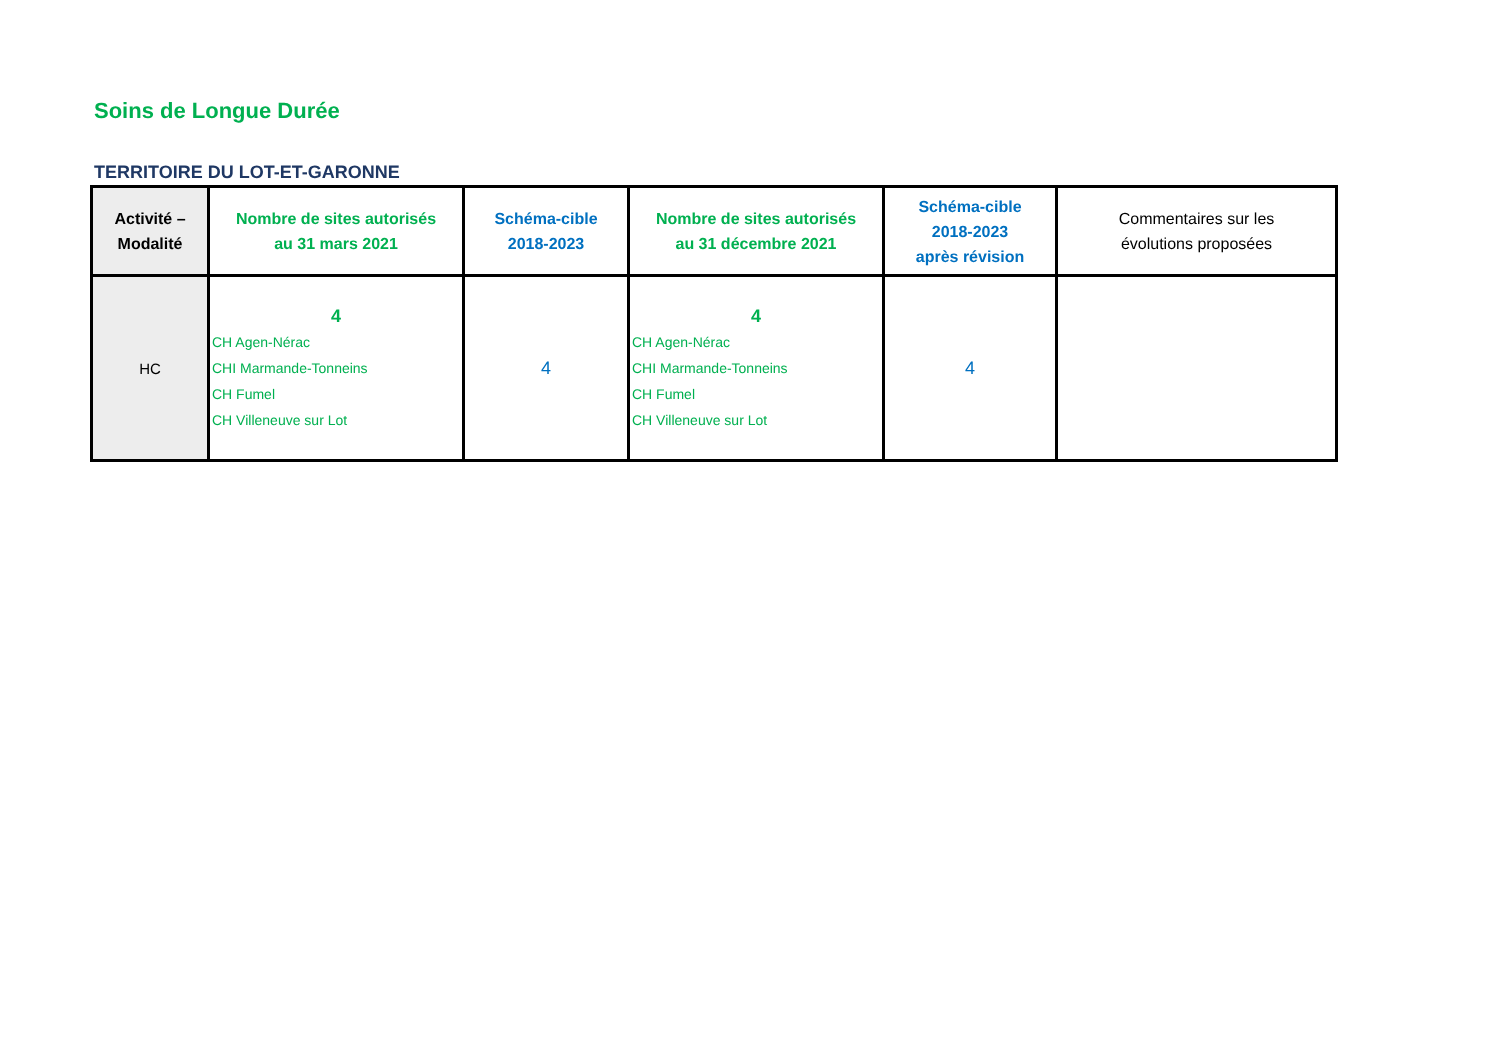Soins de Longue Durée
TERRITOIRE DU LOT-ET-GARONNE
| Activité – Modalité | Nombre de sites autorisés au 31 mars 2021 | Schéma-cible 2018-2023 | Nombre de sites autorisés au 31 décembre 2021 | Schéma-cible 2018-2023 après révision | Commentaires sur les évolutions proposées |
| --- | --- | --- | --- | --- | --- |
| HC | 4 CH Agen-Nérac CHI Marmande-Tonneins CH Fumel CH Villeneuve sur Lot | 4 | 4 CH Agen-Nérac CHI Marmande-Tonneins CH Fumel CH Villeneuve sur Lot | 4 | |